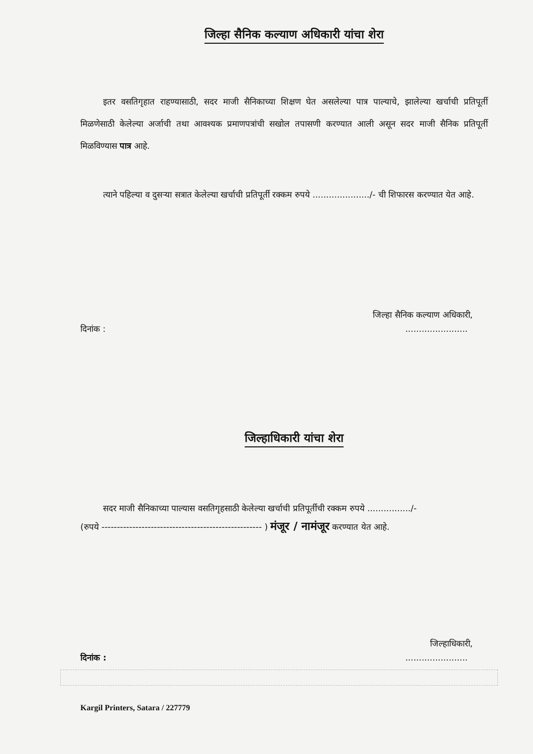जिल्हा सैनिक कल्याण अधिकारी यांचा शेरा
इतर वसतिगृहात राहण्यासाठी, सदर माजी सैनिकाच्या शिक्षण घेत असलेल्या पात्र पाल्याचे, झालेल्या खर्चाची प्रतिपूर्ती मिळणेसाठी केलेल्या अर्जाची तथा आवश्यक प्रमाणपत्रांची सखोल तपासणी करण्यात आली असून सदर माजी सैनिक प्रतिपूर्ती मिळविण्यास पात्र आहे.
त्याने पहिल्या व दुसऱ्या सत्रात केलेल्या खर्चाची प्रतिपूर्ती रक्कम रुपये ...................../- ची शिफारस करण्यात येत आहे.
जिल्हा सैनिक कल्याण अधिकारी,
दिनांक : .......................
जिल्हाधिकारी यांचा शेरा
सदर माजी सैनिकाच्या पाल्यास वसतिगृहसाठी केलेल्या खर्चाची प्रतिपूर्तीची रक्कम रुपये ................/-
(रुपये ---------------------------------------------------- ) मंजूर / नामंजूर करण्यात येत आहे.
जिल्हाधिकारी,
दिनांक : .......................
Kargil Printers, Satara / 227779